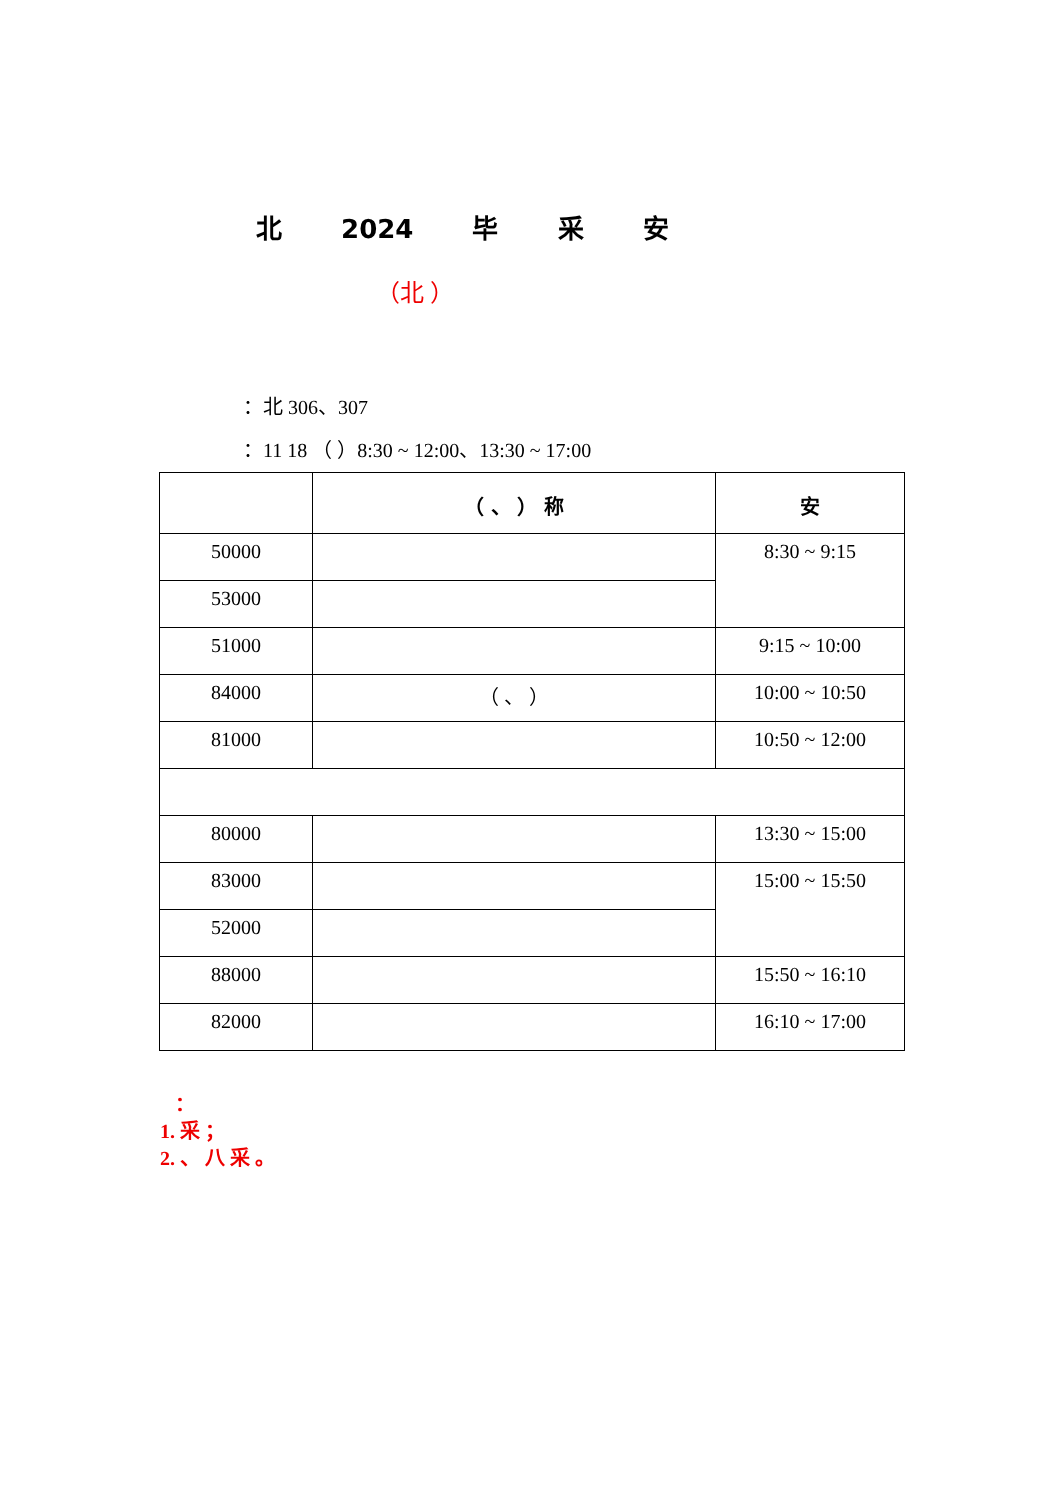北 2024 毕 采 安
（北 ）
：北 306、307
：11 18 （ ）8:30 ~ 12:00、13:30 ~ 17:00
| | （ 、 ） 称 | 安 |
| --- | --- | --- |
| 50000 | | 8:30 ~ 9:15 |
| 53000 | | |
| 51000 | | 9:15 ~ 10:00 |
| 84000 | （ 、 ） | 10:00 ~ 10:50 |
| 81000 | | 10:50 ~ 12:00 |
| 80000 | | 13:30 ~ 15:00 |
| 83000 | | 15:00 ~ 15:50 |
| 52000 | | |
| 88000 | | 15:50 ~ 16:10 |
| 82000 | | 16:10 ~ 17:00 |
：
1. 采 ；
2. 、 八 采 。